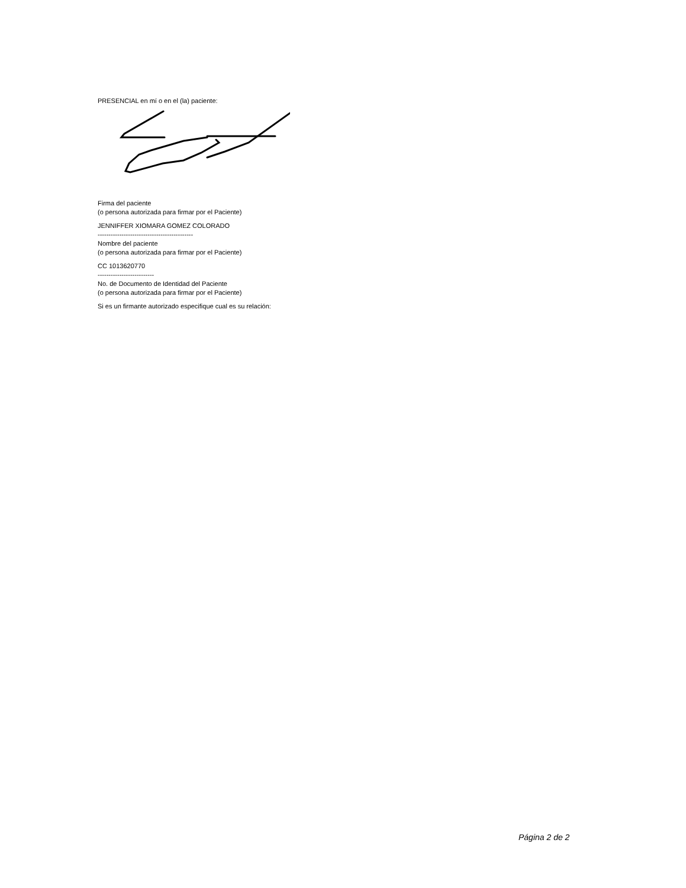PRESENCIAL en mí o en el (la) paciente:
Firma del paciente
(o persona autorizada para firmar por el Paciente)
JENNIFFER XIOMARA GOMEZ COLORADO
--------------------------------------------
Nombre del paciente
(o persona autorizada para firmar por el Paciente)
CC 1013620770
--------------------------
No. de Documento de Identidad del Paciente
(o persona autorizada para firmar por el Paciente)
Si es un firmante autorizado especifique cual es su relación:
Página 2 de 2